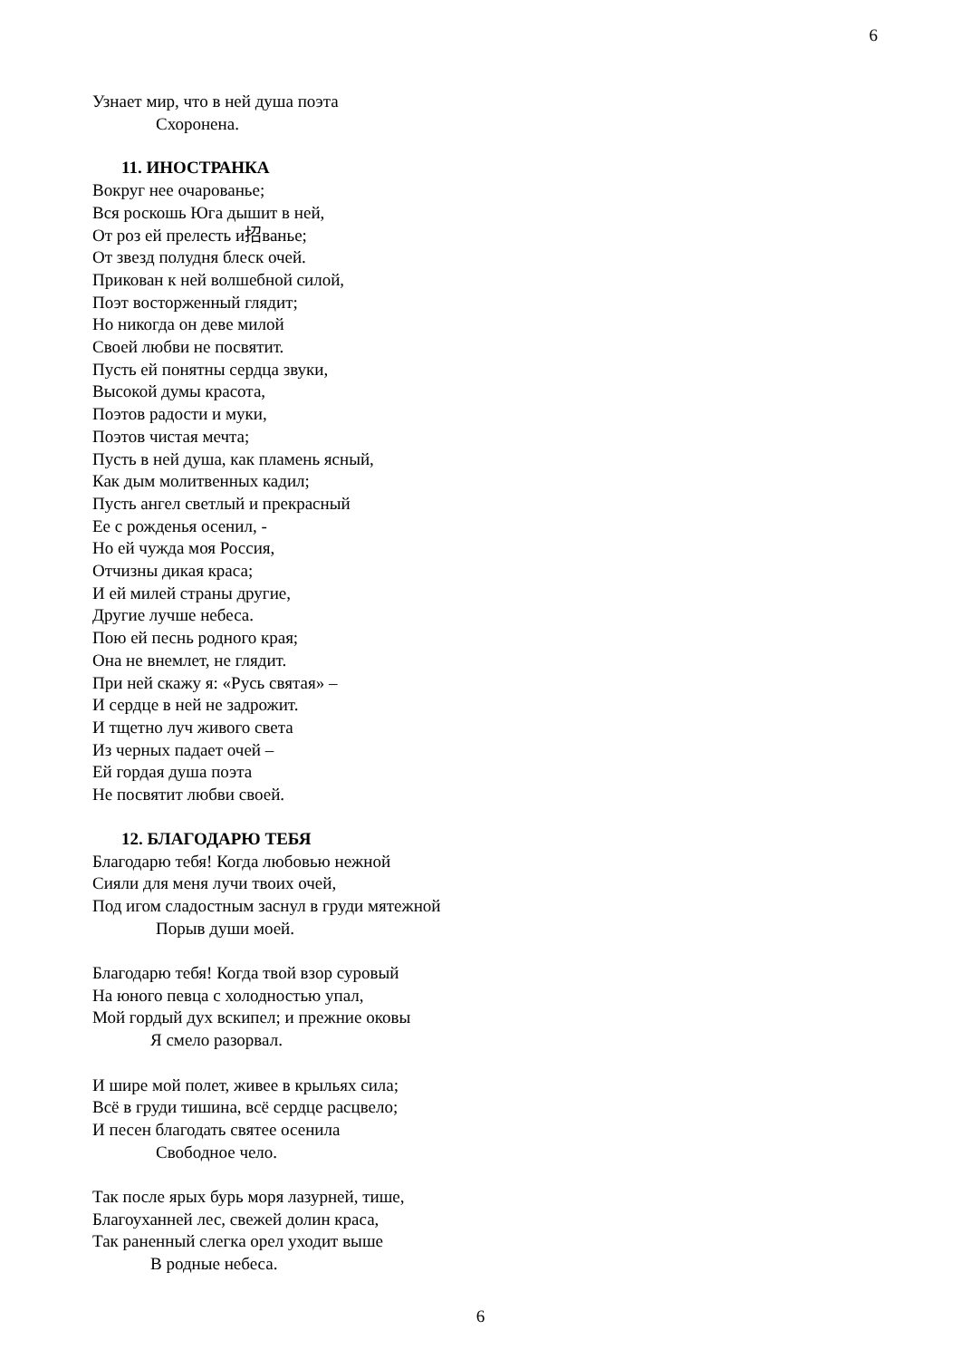6
Узнает мир, что в ней душа поэта
Схоронена.
11. ИНОСТРАНКА
Вокруг нее очарованье;
Вся роскошь Юга дышит в ней,
От роз ей прелесть и招ванье;
От звезд полудня блеск очей.
Прикован к ней волшебной силой,
Поэт восторженный глядит;
Но никогда он деве милой
Своей любви не посвятит.
Пусть ей понятны сердца звуки,
Высокой думы красота,
Поэтов радости и муки,
Поэтов чистая мечта;
Пусть в ней душа, как пламень ясный,
Как дым молитвенных кадил;
Пусть ангел светлый и прекрасный
Ее с рожденья осенил, -
Но ей чужда моя Россия,
Отчизны дикая краса;
И ей милей страны другие,
Другие лучше небеса.
Пою ей песнь родного края;
Она не внемлет, не глядит.
При ней скажу я: «Русь святая» –
И сердце в ней не задрожит.
И тщетно луч живого света
Из черных падает очей –
Ей гордая душа поэта
Не посвятит любви своей.
12. БЛАГОДАРЮ ТЕБЯ
Благодарю тебя! Когда любовью нежной
Сияли для меня лучи твоих очей,
Под игом сладостным заснул в груди мятежной
Порыв души моей.
Благодарю тебя! Когда твой взор суровый
На юного певца с холодностью упал,
Мой гордый дух вскипел; и прежние оковы
Я смело разорвал.
И шире мой полет, живее в крыльях сила;
Всё в груди тишина, всё сердце расцвело;
И песен благодать святее осенила
Свободное чело.
Так после ярых бурь моря лазурней, тише,
Благоуханней лес, свежей долин краса,
Так раненный слегка орел уходит выше
В родные небеса.
6